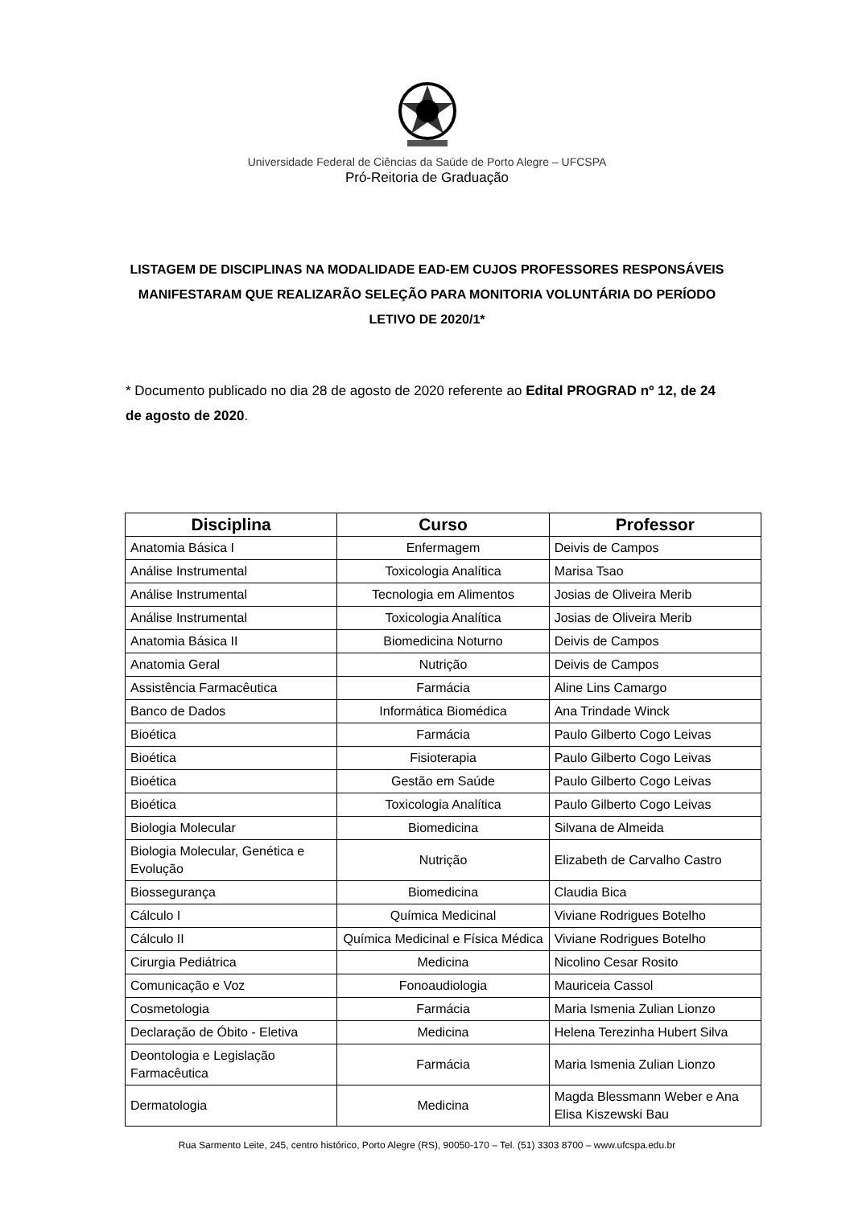Universidade Federal de Ciências da Saúde de Porto Alegre – UFCSPA
Pró-Reitoria de Graduação
LISTAGEM DE DISCIPLINAS NA MODALIDADE EAD-EM CUJOS PROFESSORES RESPONSÁVEIS MANIFESTARAM QUE REALIZARÃO SELEÇÃO PARA MONITORIA VOLUNTÁRIA DO PERÍODO LETIVO DE 2020/1*
* Documento publicado no dia 28 de agosto de 2020 referente ao Edital PROGRAD nº 12, de 24 de agosto de 2020.
| Disciplina | Curso | Professor |
| --- | --- | --- |
| Anatomia Básica I | Enfermagem | Deivis de Campos |
| Análise Instrumental | Toxicologia Analítica | Marisa Tsao |
| Análise Instrumental | Tecnologia em Alimentos | Josias de Oliveira Merib |
| Análise Instrumental | Toxicologia Analítica | Josias de Oliveira Merib |
| Anatomia Básica II | Biomedicina Noturno | Deivis de Campos |
| Anatomia Geral | Nutrição | Deivis de Campos |
| Assistência Farmacêutica | Farmácia | Aline Lins Camargo |
| Banco de Dados | Informática Biomédica | Ana Trindade Winck |
| Bioética | Farmácia | Paulo Gilberto Cogo Leivas |
| Bioética | Fisioterapia | Paulo Gilberto Cogo Leivas |
| Bioética | Gestão em Saúde | Paulo Gilberto Cogo Leivas |
| Bioética | Toxicologia Analítica | Paulo Gilberto Cogo Leivas |
| Biologia Molecular | Biomedicina | Silvana de Almeida |
| Biologia Molecular, Genética e Evolução | Nutrição | Elizabeth de Carvalho Castro |
| Biossegurança | Biomedicina | Claudia Bica |
| Cálculo I | Química Medicinal | Viviane Rodrigues Botelho |
| Cálculo II | Química Medicinal e Física Médica | Viviane Rodrigues Botelho |
| Cirurgia Pediátrica | Medicina | Nicolino Cesar Rosito |
| Comunicação e Voz | Fonoaudiologia | Mauriceia Cassol |
| Cosmetologia | Farmácia | Maria Ismenia Zulian Lionzo |
| Declaração de Óbito - Eletiva | Medicina | Helena Terezinha Hubert Silva |
| Deontologia e Legislação Farmacêutica | Farmácia | Maria Ismenia Zulian Lionzo |
| Dermatologia | Medicina | Magda Blessmann Weber e Ana Elisa Kiszewski Bau |
Rua Sarmento Leite, 245, centro histórico, Porto Alegre (RS), 90050-170 – Tel. (51) 3303 8700 – www.ufcspa.edu.br